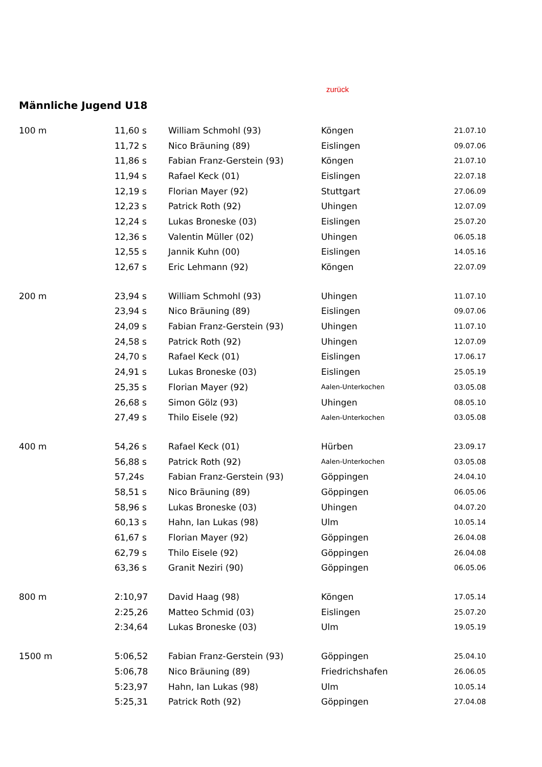zurück
Männliche Jugend U18
| 100 m | 11,60 s | William Schmohl (93) | Köngen | 21.07.10 |
| | 11,72 s | Nico Bräuning (89) | Eislingen | 09.07.06 |
| | 11,86 s | Fabian Franz-Gerstein (93) | Köngen | 21.07.10 |
| | 11,94 s | Rafael Keck (01) | Eislingen | 22.07.18 |
| | 12,19 s | Florian Mayer (92) | Stuttgart | 27.06.09 |
| | 12,23 s | Patrick Roth (92) | Uhingen | 12.07.09 |
| | 12,24 s | Lukas Broneske (03) | Eislingen | 25.07.20 |
| | 12,36 s | Valentin Müller (02) | Uhingen | 06.05.18 |
| | 12,55 s | Jannik Kuhn (00) | Eislingen | 14.05.16 |
| | 12,67 s | Eric Lehmann (92) | Köngen | 22.07.09 |
| 200 m | 23,94 s | William Schmohl (93) | Uhingen | 11.07.10 |
| | 23,94 s | Nico Bräuning (89) | Eislingen | 09.07.06 |
| | 24,09 s | Fabian Franz-Gerstein (93) | Uhingen | 11.07.10 |
| | 24,58 s | Patrick Roth (92) | Uhingen | 12.07.09 |
| | 24,70 s | Rafael Keck (01) | Eislingen | 17.06.17 |
| | 24,91 s | Lukas Broneske (03) | Eislingen | 25.05.19 |
| | 25,35 s | Florian Mayer (92) | Aalen-Unterkochen | 03.05.08 |
| | 26,68 s | Simon Gölz (93) | Uhingen | 08.05.10 |
| | 27,49 s | Thilo Eisele (92) | Aalen-Unterkochen | 03.05.08 |
| 400 m | 54,26 s | Rafael Keck (01) | Hürben | 23.09.17 |
| | 56,88 s | Patrick Roth (92) | Aalen-Unterkochen | 03.05.08 |
| | 57,24s | Fabian Franz-Gerstein (93) | Göppingen | 24.04.10 |
| | 58,51 s | Nico Bräuning (89) | Göppingen | 06.05.06 |
| | 58,96 s | Lukas Broneske (03) | Uhingen | 04.07.20 |
| | 60,13 s | Hahn, Ian Lukas (98) | Ulm | 10.05.14 |
| | 61,67 s | Florian Mayer (92) | Göppingen | 26.04.08 |
| | 62,79 s | Thilo Eisele (92) | Göppingen | 26.04.08 |
| | 63,36 s | Granit Neziri (90) | Göppingen | 06.05.06 |
| 800 m | 2:10,97 | David Haag (98) | Köngen | 17.05.14 |
| | 2:25,26 | Matteo Schmid (03) | Eislingen | 25.07.20 |
| | 2:34,64 | Lukas Broneske (03) | Ulm | 19.05.19 |
| 1500 m | 5:06,52 | Fabian Franz-Gerstein (93) | Göppingen | 25.04.10 |
| | 5:06,78 | Nico Bräuning (89) | Friedrichshafen | 26.06.05 |
| | 5:23,97 | Hahn, Ian Lukas (98) | Ulm | 10.05.14 |
| | 5:25,31 | Patrick Roth (92) | Göppingen | 27.04.08 |